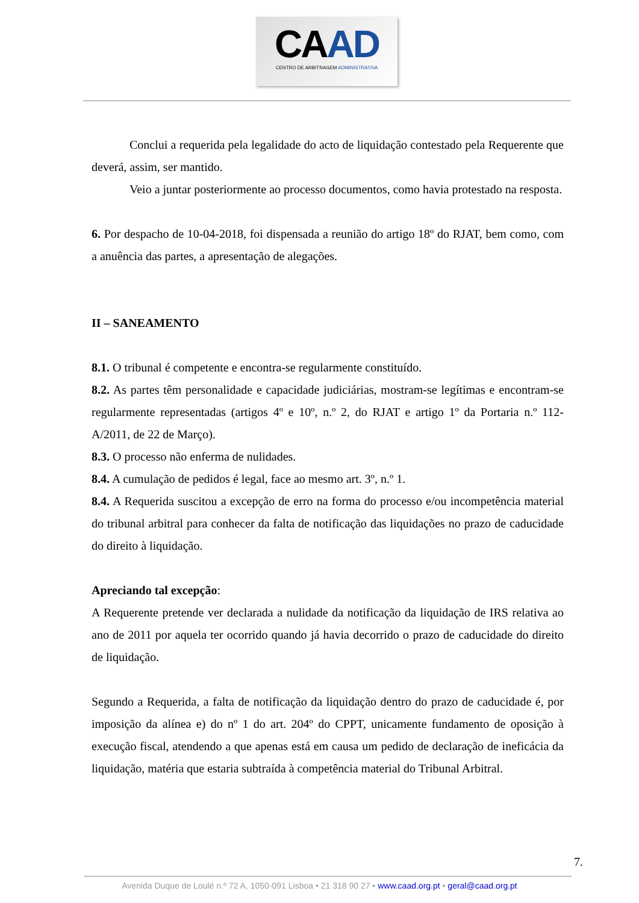CAAD
CENTRO DE ARBITRAGEM ADMINISTRATIVA
Conclui a requerida pela legalidade do acto de liquidação contestado pela Requerente que deverá, assim, ser mantido.
Veio a juntar posteriormente ao processo documentos, como havia protestado na resposta.
6. Por despacho de 10-04-2018, foi dispensada a reunião do artigo 18º do RJAT, bem como, com a anuência das partes, a apresentação de alegações.
II – SANEAMENTO
8.1. O tribunal é competente e encontra-se regularmente constituído.
8.2. As partes têm personalidade e capacidade judiciárias, mostram-se legítimas e encontram-se regularmente representadas (artigos 4º e 10º, n.º 2, do RJAT e artigo 1º da Portaria n.º 112-A/2011, de 22 de Março).
8.3. O processo não enferma de nulidades.
8.4. A cumulação de pedidos é legal, face ao mesmo art. 3º, n.º 1.
8.4. A Requerida suscitou a excepção de erro na forma do processo e/ou incompetência material do tribunal arbitral para conhecer da falta de notificação das liquidações no prazo de caducidade do direito à liquidação.
Apreciando tal excepção:
A Requerente pretende ver declarada a nulidade da notificação da liquidação de IRS relativa ao ano de 2011 por aquela ter ocorrido quando já havia decorrido o prazo de caducidade do direito de liquidação.
Segundo a Requerida, a falta de notificação da liquidação dentro do prazo de caducidade é, por imposição da alínea e) do nº 1 do art. 204º do CPPT, unicamente fundamento de oposição à execução fiscal, atendendo a que apenas está em causa um pedido de declaração de ineficácia da liquidação, matéria que estaria subtraída à competência material do Tribunal Arbitral.
7.
Avenida Duque de Loulé n.º 72 A, 1050-091 Lisboa • 21 318 90 27 • www.caad.org.pt • geral@caad.org.pt